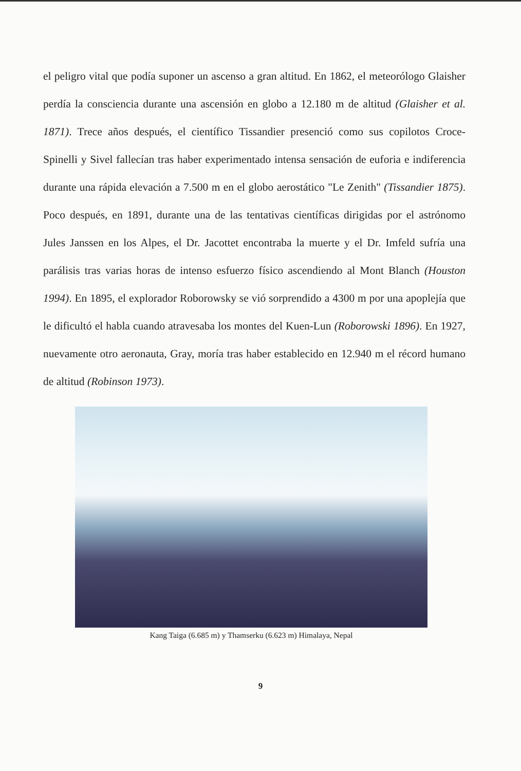el peligro vital que podía suponer un ascenso a gran altitud. En 1862, el meteorólogo Glaisher perdía la consciencia durante una ascensión en globo a 12.180 m de altitud (Glaisher et al. 1871). Trece años después, el científico Tissandier presenció como sus copilotos Croce-Spinelli y Sivel fallecían tras haber experimentado intensa sensación de euforia e indiferencia durante una rápida elevación a 7.500 m en el globo aerostático "Le Zenith" (Tissandier 1875). Poco después, en 1891, durante una de las tentativas científicas dirigidas por el astrónomo Jules Janssen en los Alpes, el Dr. Jacottet encontraba la muerte y el Dr. Imfeld sufría una parálisis tras varias horas de intenso esfuerzo físico ascendiendo al Mont Blanch (Houston 1994). En 1895, el explorador Roborowsky se vió sorprendido a 4300 m por una apoplejía que le dificultó el habla cuando atravesaba los montes del Kuen-Lun (Roborowski 1896). En 1927, nuevamente otro aeronauta, Gray, moría tras haber establecido en 12.940 m el récord humano de altitud (Robinson 1973).
Kang Taiga (6.685 m) y Thamserku (6.623 m) Himalaya, Nepal
9